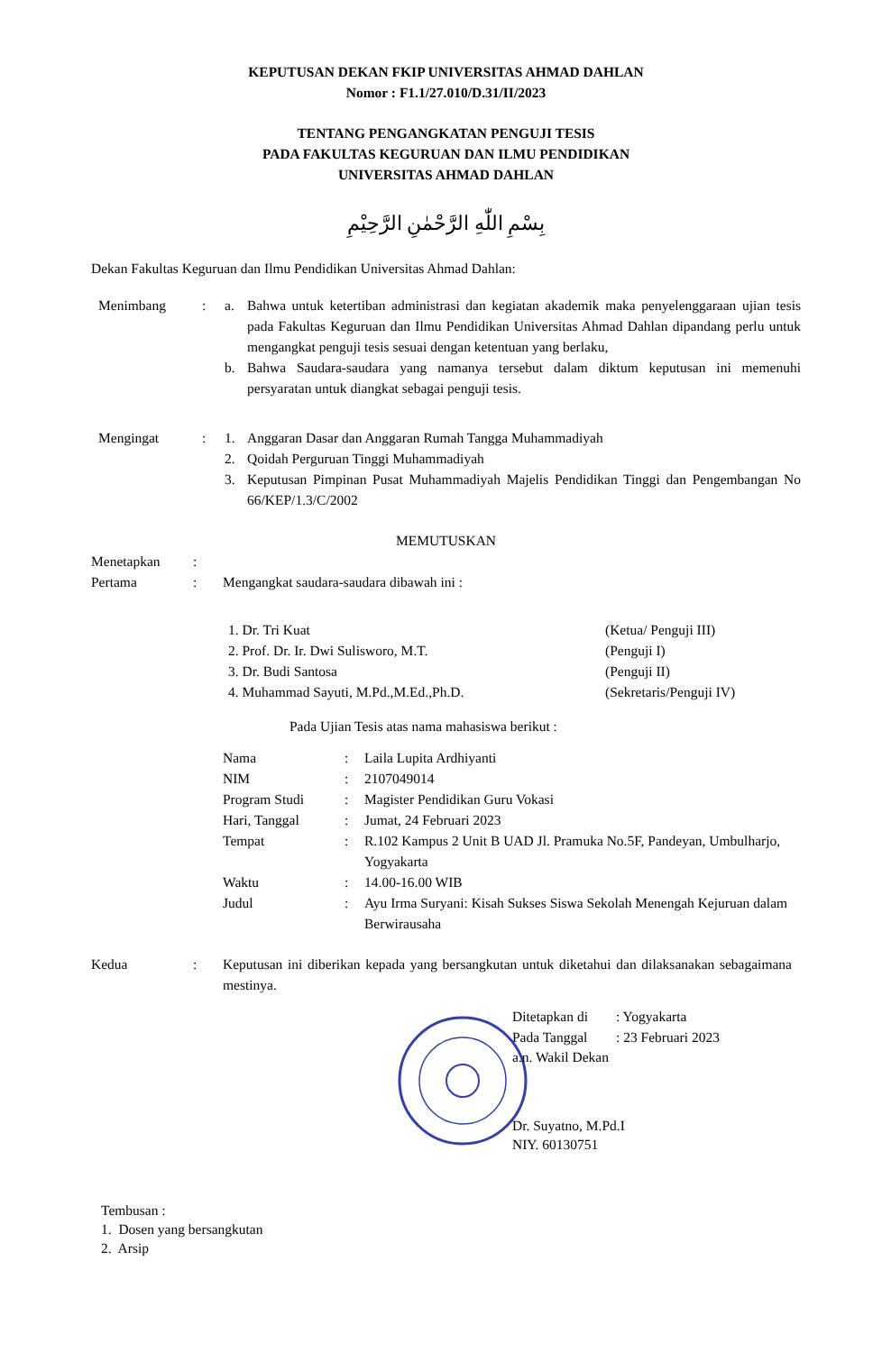KEPUTUSAN DEKAN FKIP UNIVERSITAS AHMAD DAHLAN
Nomor : F1.1/27.010/D.31/II/2023
TENTANG PENGANGKATAN PENGUJI TESIS
PADA FAKULTAS KEGURUAN DAN ILMU PENDIDIKAN
UNIVERSITAS AHMAD DAHLAN
بِسْمِ اللّٰهِ الرَّحْمٰنِ الرَّحِيْمِ
Dekan Fakultas Keguruan dan Ilmu Pendidikan Universitas Ahmad Dahlan:
| Menimbang | : | a. | Bahwa untuk ketertiban administrasi dan kegiatan akademik maka penyelenggaraan ujian tesis pada Fakultas Keguruan dan Ilmu Pendidikan Universitas Ahmad Dahlan dipandang perlu untuk mengangkat penguji tesis sesuai dengan ketentuan yang berlaku, |
| | | b. | Bahwa Saudara-saudara yang namanya tersebut dalam diktum keputusan ini memenuhi persyaratan untuk diangkat sebagai penguji tesis. |
| Mengingat | : | 1. | Anggaran Dasar dan Anggaran Rumah Tangga Muhammadiyah |
| | | 2. | Qoidah Perguruan Tinggi Muhammadiyah |
| | | 3. | Keputusan Pimpinan Pusat Muhammadiyah Majelis Pendidikan Tinggi dan Pengembangan No 66/KEP/1.3/C/2002 |
MEMUTUSKAN
| Menetapkan | : | |
| Pertama | : | Mengangkat saudara-saudara dibawah ini : |
| 1. Dr. Tri Kuat | (Ketua/ Penguji III) |
| 2. Prof. Dr. Ir. Dwi Sulisworo, M.T. | (Penguji I) |
| 3. Dr. Budi Santosa | (Penguji II) |
| 4. Muhammad Sayuti, M.Pd.,M.Ed.,Ph.D. | (Sekretaris/Penguji IV) |
Pada Ujian Tesis atas nama mahasiswa berikut :
| Nama | : | Laila Lupita Ardhiyanti |
| NIM | : | 2107049014 |
| Program Studi | : | Magister Pendidikan Guru Vokasi |
| Hari, Tanggal | : | Jumat, 24 Februari 2023 |
| Tempat | : | R.102 Kampus 2 Unit B UAD Jl. Pramuka No.5F, Pandeyan, Umbulharjo, Yogyakarta |
| Waktu | : | 14.00-16.00 WIB |
| Judul | : | Ayu Irma Suryani: Kisah Sukses Siswa Sekolah Menengah Kejuruan dalam Berwirausaha |
| Kedua | : | Keputusan ini diberikan kepada yang bersangkutan untuk diketahui dan dilaksanakan sebagaimana mestinya. |
| Ditetapkan di | : Yogyakarta |
| Pada Tanggal | : 23 Februari 2023 |
a.n. Wakil Dekan
Dr. Suyatno, M.Pd.I
NIY. 60130751
Tembusan :
1. Dosen yang bersangkutan
2. Arsip